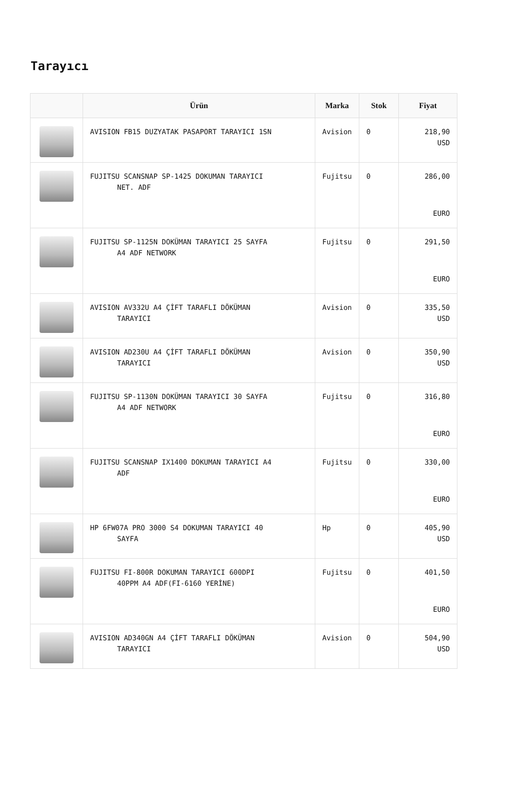Tarayıcı
| | Ürün | Marka | Stok | Fiyat |
| --- | --- | --- | --- | --- |
| | AVISION FB15 DUZYATAK PASAPORT TARAYICI 1SN | Avision | 0 | 218,90 USD |
| | FUJITSU SCANSNAP SP-1425 DOKUMAN TARAYICI NET. ADF | Fujitsu | 0 | 286,00 EURO |
| | FUJITSU SP-1125N DOKÜMAN TARAYICI 25 SAYFA A4 ADF NETWORK | Fujitsu | 0 | 291,50 EURO |
| | AVISION AV332U A4 ÇİFT TARAFLI DÖKÜMAN TARAYICI | Avision | 0 | 335,50 USD |
| | AVISION AD230U A4 ÇİFT TARAFLI DÖKÜMAN TARAYICI | Avision | 0 | 350,90 USD |
| | FUJITSU SP-1130N DOKÜMAN TARAYICI 30 SAYFA A4 ADF NETWORK | Fujitsu | 0 | 316,80 EURO |
| | FUJITSU SCANSNAP IX1400 DOKUMAN TARAYICI A4 ADF | Fujitsu | 0 | 330,00 EURO |
| | HP 6FW07A PRO 3000 S4 DOKUMAN TARAYICI 40 SAYFA | Hp | 0 | 405,90 USD |
| | FUJITSU FI-800R DOKUMAN TARAYICI 600DPI 40PPM A4 ADF(FI-6160 YERİNE) | Fujitsu | 0 | 401,50 EURO |
| | AVISION AD340GN A4 ÇİFT TARAFLI DÖKÜMAN TARAYICI | Avision | 0 | 504,90 USD |